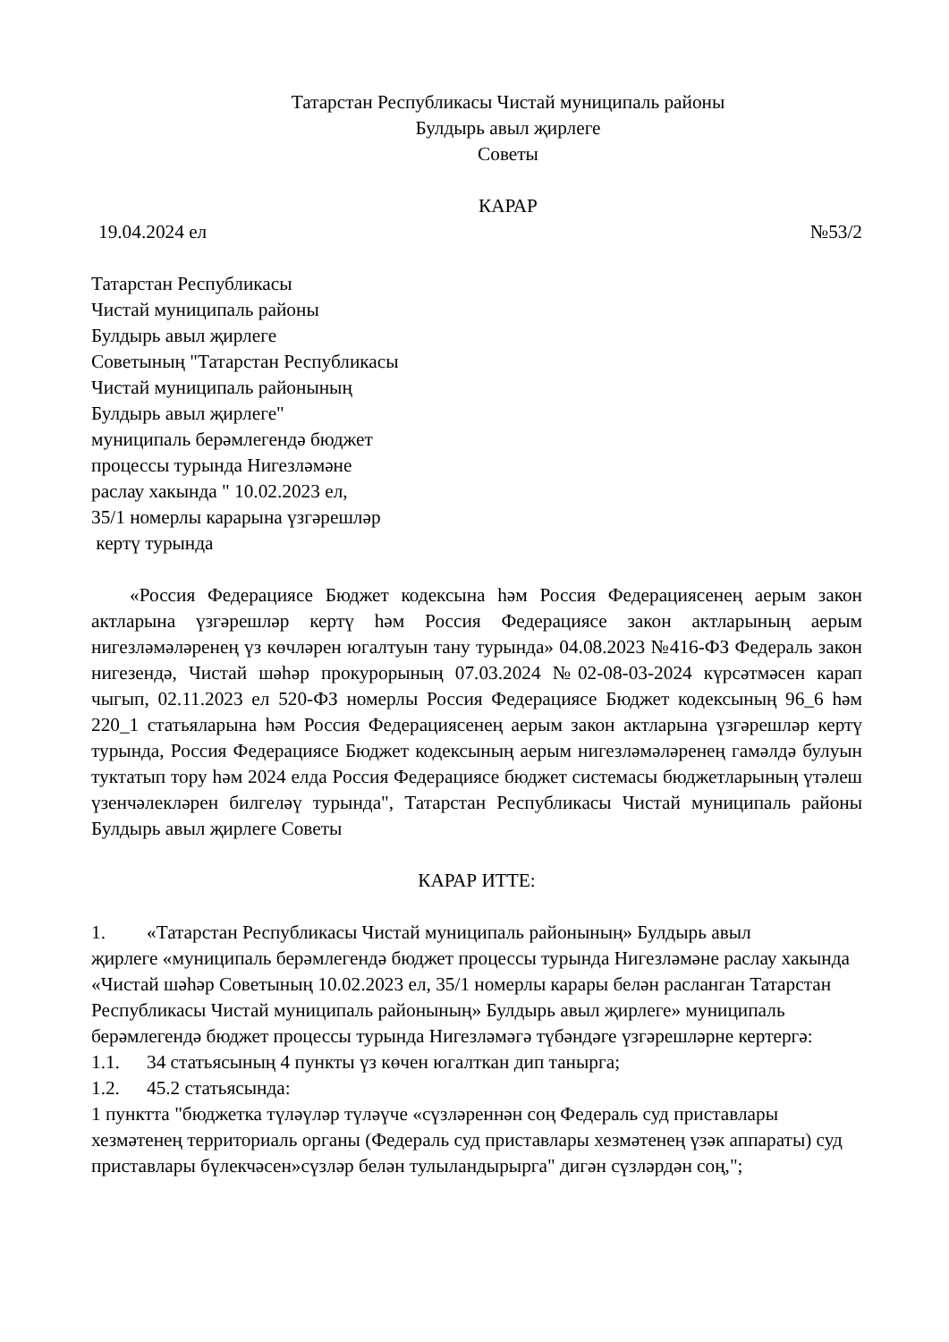Татарстан Республикасы Чистай муниципаль районы
Булдырь авыл җирлеге
Советы
КАРАР
19.04.2024 ел №53/2
Татарстан Республикасы
Чистай муниципаль районы
Булдырь авыл җирлеге
Советының "Татарстан Республикасы
Чистай муниципаль районының
Булдырь авыл җирлеге"
муниципаль берәмлегендә бюджет
процессы турында Нигезләмәне
раслау хакында " 10.02.2023 ел,
35/1 номерлы карарына үзгәрешләр
кертү турында
«Россия Федерациясе Бюджет кодексына һәм Россия Федерациясенең аерым закон актларына үзгәрешләр кертү һәм Россия Федерациясе закон актларының аерым нигезләмәләренең үз көчләрен югалтуын тану турында» 04.08.2023 №416-ФЗ Федераль закон нигезендә, Чистай шәһәр прокурорының 07.03.2024 №02-08-03-2024 күрсәтмәсен карап чыгып, 02.11.2023 ел 520-ФЗ номерлы Россия Федерациясе Бюджет кодексының 96_6 һәм 220_1 статьяларына һәм Россия Федерациясенең аерым закон актларына үзгәрешләр кертү турында, Россия Федерациясе Бюджет кодексының аерым нигезләмәләренең гамәлдә булуын туктатып тору һәм 2024 елда Россия Федерациясе бюджет системасы бюджетларының үтәлеш үзенчәлекләрен билгеләү турында", Татарстан Республикасы Чистай муниципаль районы Булдырь авыл җирлеге Советы
КАРАР ИТТЕ:
1. «Татарстан Республикасы Чистай муниципаль районының» Булдырь авыл
җирлеге «муниципаль берәмлегендә бюджет процессы турында Нигезләмәне раслау хакында «Чистай шәһәр Советының 10.02.2023 ел, 35/1 номерлы карары белән расланган Татарстан Республикасы Чистай муниципаль районының» Булдырь авыл җирлеге» муниципаль берәмлегендә бюджет процессы турында Нигезләмәгә түбәндәге үзгәрешләрне кертергә:
1.1. 34 статьясының 4 пункты үз көчен югалткан дип танырга;
1.2. 45.2 статьясында:
1 пунктта "бюджетка түләүләр түләүче «сүзләреннән соң Федераль суд приставлары хезмәтенең территориаль органы (Федераль суд приставлары хезмәтенең үзәк аппараты) суд приставлары бүлекчәсен»сүзләр белән тулыландырырга" дигән сүзләрдән соң,";